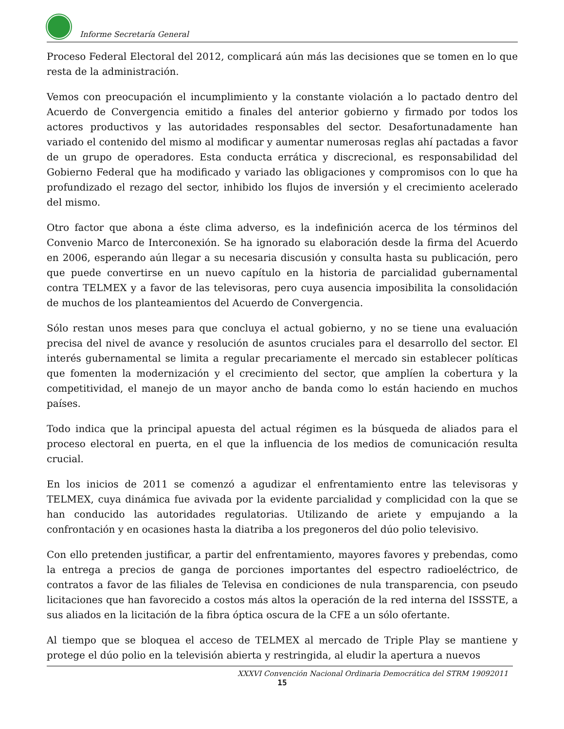Informe Secretaría General
Proceso Federal Electoral del 2012, complicará aún más las decisiones que se tomen en lo que resta de la administración.
Vemos con preocupación el incumplimiento y la constante violación a lo pactado dentro del Acuerdo de Convergencia emitido a finales del anterior gobierno y firmado por todos los actores productivos y las autoridades responsables del sector. Desafortunadamente han variado el contenido del mismo al modificar y aumentar numerosas reglas ahí pactadas a favor de un grupo de operadores. Esta conducta errática y discrecional, es responsabilidad del Gobierno Federal que ha modificado y variado las obligaciones y compromisos con lo que ha profundizado el rezago del sector, inhibido los flujos de inversión y el crecimiento acelerado del mismo.
Otro factor que abona a éste clima adverso, es la indefinición acerca de los términos del Convenio Marco de Interconexión. Se ha ignorado su elaboración desde la firma del Acuerdo en 2006, esperando aún llegar a su necesaria discusión y consulta hasta su publicación, pero que puede convertirse en un nuevo capítulo en la historia de parcialidad gubernamental contra TELMEX y a favor de las televisoras, pero cuya ausencia imposibilita la consolidación de muchos de los planteamientos del Acuerdo de Convergencia.
Sólo restan unos meses para que concluya el actual gobierno, y no se tiene una evaluación precisa del nivel de avance y resolución de asuntos cruciales para el desarrollo del sector. El interés gubernamental se limita a regular precariamente el mercado sin establecer políticas que fomenten la modernización y el crecimiento del sector, que amplíen la cobertura y la competitividad, el manejo de un mayor ancho de banda como lo están haciendo en muchos países.
Todo indica que la principal apuesta del actual régimen es la búsqueda de aliados para el proceso electoral en puerta, en el que la influencia de los medios de comunicación resulta crucial.
En los inicios de 2011 se comenzó a agudizar el enfrentamiento entre las televisoras y TELMEX, cuya dinámica fue avivada por la evidente parcialidad y complicidad con la que se han conducido las autoridades regulatorias. Utilizando de ariete y empujando a la confrontación y en ocasiones hasta la diatriba a los pregoneros del dúo polio televisivo.
Con ello pretenden justificar, a partir del enfrentamiento, mayores favores y prebendas, como la entrega a precios de ganga de porciones importantes del espectro radioeléctrico, de contratos a favor de las filiales de Televisa en condiciones de nula transparencia, con pseudo licitaciones que han favorecido a costos más altos la operación de la red interna del ISSSTE, a sus aliados en la licitación de la fibra óptica oscura de la CFE a un sólo ofertante.
Al tiempo que se bloquea el acceso de TELMEX al mercado de Triple Play se mantiene y protege el dúo polio en la televisión abierta y restringida, al eludir la apertura a nuevos
XXXVI Convención Nacional Ordinaria Democrática del STRM 19092011
15